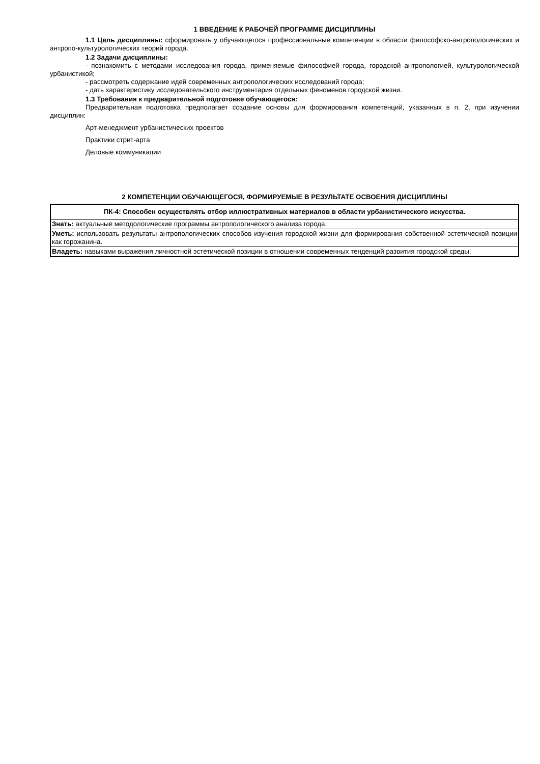1 ВВЕДЕНИЕ К РАБОЧЕЙ ПРОГРАММЕ ДИСЦИПЛИНЫ
1.1 Цель дисциплины: сформировать у обучающегося профессиональные компетенции в области философско-антропологических и антропо-культурологических теорий города.
1.2 Задачи дисциплины:
- познакомить с методами исследования города, применяемые философией города, городской антропологией, культурологической урбанистикой;
- рассмотреть содержание идей современных антропологических исследований города;
- дать характеристику исследовательского инструментария отдельных феноменов городской жизни.
1.3 Требования к предварительной подготовке обучающегося:
Предварительная подготовка предполагает создание основы для формирования компетенций, указанных в п. 2, при изучении дисциплин:
Арт-менеджмент урбанистических проектов
Практики стрит-арта
Деловые коммуникации
2 КОМПЕТЕНЦИИ ОБУЧАЮЩЕГОСЯ, ФОРМИРУЕМЫЕ В РЕЗУЛЬТАТЕ ОСВОЕНИЯ ДИСЦИПЛИНЫ
| ПК-4: Способен осуществлять отбор иллюстративных материалов в области урбанистического искусства. |
| Знать: актуальные методологические программы антропологического анализа города. |
| Уметь: использовать результаты антропологических способов изучения городской жизни для формирования собственной эстетической позиции как горожанина. |
| Владеть: навыками выражения личностной эстетической позиции в отношении современных тенденций развития городской среды. |